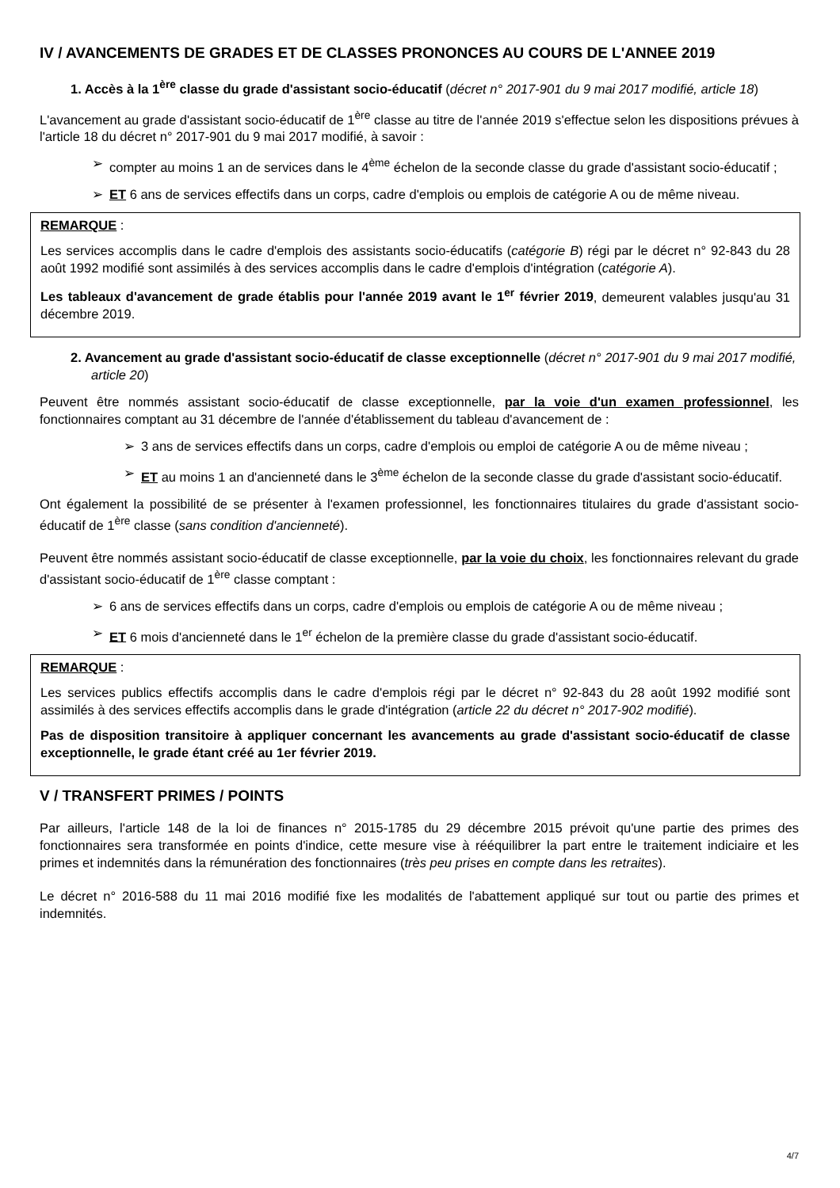IV / AVANCEMENTS DE GRADES ET DE CLASSES PRONONCES AU COURS DE L'ANNEE 2019
1. Accès à la 1<sup>ère</sup> classe du grade d'assistant socio-éducatif (décret n° 2017-901 du 9 mai 2017 modifié, article 18)
L'avancement au grade d'assistant socio-éducatif de 1<sup>ère</sup> classe au titre de l'année 2019 s'effectue selon les dispositions prévues à l'article 18 du décret n° 2017-901 du 9 mai 2017 modifié, à savoir :
➢ compter au moins 1 an de services dans le 4<sup>ème</sup> échelon de la seconde classe du grade d'assistant socio-éducatif ;
➢ ET 6 ans de services effectifs dans un corps, cadre d'emplois ou emplois de catégorie A ou de même niveau.
REMARQUE :
Les services accomplis dans le cadre d'emplois des assistants socio-éducatifs (catégorie B) régi par le décret n° 92-843 du 28 août 1992 modifié sont assimilés à des services accomplis dans le cadre d'emplois d'intégration (catégorie A).
Les tableaux d'avancement de grade établis pour l'année 2019 avant le 1<sup>er</sup> février 2019, demeurent valables jusqu'au 31 décembre 2019.
2. Avancement au grade d'assistant socio-éducatif de classe exceptionnelle (décret n° 2017-901 du 9 mai 2017 modifié, article 20)
Peuvent être nommés assistant socio-éducatif de classe exceptionnelle, par la voie d'un examen professionnel, les fonctionnaires comptant au 31 décembre de l'année d'établissement du tableau d'avancement de :
➢ 3 ans de services effectifs dans un corps, cadre d'emplois ou emploi de catégorie A ou de même niveau ;
➢ ET au moins 1 an d'ancienneté dans le 3<sup>ème</sup> échelon de la seconde classe du grade d'assistant socio-éducatif.
Ont également la possibilité de se présenter à l'examen professionnel, les fonctionnaires titulaires du grade d'assistant socio-éducatif de 1<sup>ère</sup> classe (sans condition d'ancienneté).
Peuvent être nommés assistant socio-éducatif de classe exceptionnelle, par la voie du choix, les fonctionnaires relevant du grade d'assistant socio-éducatif de 1<sup>ère</sup> classe comptant :
➢ 6 ans de services effectifs dans un corps, cadre d'emplois ou emplois de catégorie A ou de même niveau ;
➢ ET 6 mois d'ancienneté dans le 1<sup>er</sup> échelon de la première classe du grade d'assistant socio-éducatif.
REMARQUE :
Les services publics effectifs accomplis dans le cadre d'emplois régi par le décret n° 92-843 du 28 août 1992 modifié sont assimilés à des services effectifs accomplis dans le grade d'intégration (article 22 du décret n° 2017-902 modifié).
Pas de disposition transitoire à appliquer concernant les avancements au grade d'assistant socio-éducatif de classe exceptionnelle, le grade étant créé au 1er février 2019.
V / TRANSFERT PRIMES / POINTS
Par ailleurs, l'article 148 de la loi de finances n° 2015-1785 du 29 décembre 2015 prévoit qu'une partie des primes des fonctionnaires sera transformée en points d'indice, cette mesure vise à rééquilibrer la part entre le traitement indiciaire et les primes et indemnités dans la rémunération des fonctionnaires (très peu prises en compte dans les retraites).
Le décret n° 2016-588 du 11 mai 2016 modifié fixe les modalités de l'abattement appliqué sur tout ou partie des primes et indemnités.
4/7